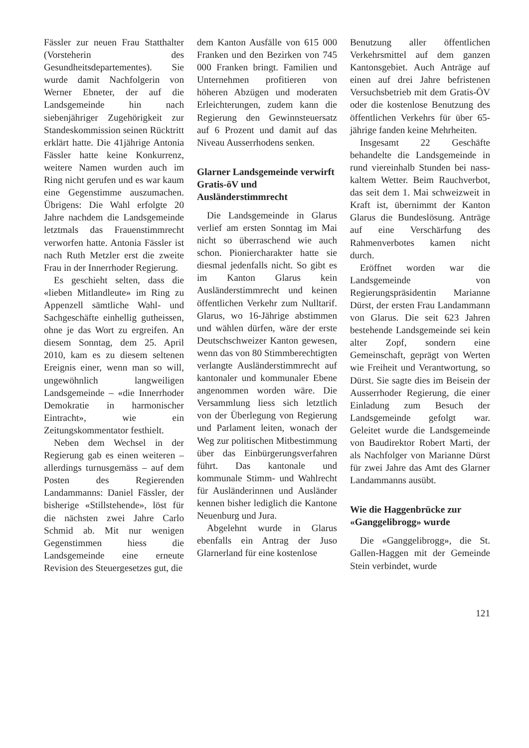Fässler zur neuen Frau Statthalter (Vorsteherin des Gesundheitsdepartementes). Sie wurde damit Nachfolgerin von Werner Ebneter, der auf die Landsgemeinde hin nach siebenjähriger Zugehörigkeit zur Standeskommission seinen Rücktritt erklärt hatte. Die 41jährige Antonia Fässler hatte keine Konkurrenz, weitere Namen wurden auch im Ring nicht gerufen und es war kaum eine Gegenstimme auszumachen. Übrigens: Die Wahl erfolgte 20 Jahre nachdem die Landsgemeinde letztmals das Frauenstimmrecht verworfen hatte. Antonia Fässler ist nach Ruth Metzler erst die zweite Frau in der Innerrhoder Regierung.
Es geschieht selten, dass die «lieben Mitlandleute» im Ring zu Appenzell sämtliche Wahl- und Sachgeschäfte einhellig gutheissen, ohne je das Wort zu ergreifen. An diesem Sonntag, dem 25. April 2010, kam es zu diesem seltenen Ereignis einer, wenn man so will, ungewöhnlich langweiligen Landsgemeinde – «die Innerrhoder Demokratie in harmonischer Eintracht», wie ein Zeitungskommentator festhielt.
Neben dem Wechsel in der Regierung gab es einen weiteren – allerdings turnusgemäss – auf dem Posten des Regierenden Landammanns: Daniel Fässler, der bisherige «Stillstehende», löst für die nächsten zwei Jahre Carlo Schmid ab. Mit nur wenigen Gegenstimmen hiess die Landsgemeinde eine erneute Revision des Steuergesetzes gut, die
dem Kanton Ausfälle von 615 000 Franken und den Bezirken von 745 000 Franken bringt. Familien und Unternehmen profitieren von höheren Abzügen und moderaten Erleichterungen, zudem kann die Regierung den Gewinnsteuersatz auf 6 Prozent und damit auf das Niveau Ausserrhodens senken.
Glarner Landsgemeinde verwirft Gratis-öV und Ausländerstimmrecht
Die Landsgemeinde in Glarus verlief am ersten Sonntag im Mai nicht so überraschend wie auch schon. Pioniercharakter hatte sie diesmal jedenfalls nicht. So gibt es im Kanton Glarus kein Ausländerstimmrecht und keinen öffentlichen Verkehr zum Nulltarif. Glarus, wo 16-Jährige abstimmen und wählen dürfen, wäre der erste Deutschschweizer Kanton gewesen, wenn das von 80 Stimmberechtigten verlangte Ausländerstimmrecht auf kantonaler und kommunaler Ebene angenommen worden wäre. Die Versammlung liess sich letztlich von der Überlegung von Regierung und Parlament leiten, wonach der Weg zur politischen Mitbestimmung über das Einbürgerungsverfahren führt. Das kantonale und kommunale Stimm- und Wahlrecht für Ausländerinnen und Ausländer kennen bisher lediglich die Kantone Neuenburg und Jura.
Abgelehnt wurde in Glarus ebenfalls ein Antrag der Juso Glarnerland für eine kostenlose
Benutzung aller öffentlichen Verkehrsmittel auf dem ganzen Kantonsgebiet. Auch Anträge auf einen auf drei Jahre befristenen Versuchsbetrieb mit dem Gratis-ÖV oder die kostenlose Benutzung des öffentlichen Verkehrs für über 65-jährige fanden keine Mehrheiten.
Insgesamt 22 Geschäfte behandelte die Landsgemeinde in rund viereinhalb Stunden bei nass-kaltem Wetter. Beim Rauchverbot, das seit dem 1. Mai schweizweit in Kraft ist, übernimmt der Kanton Glarus die Bundeslösung. Anträge auf eine Verschärfung des Rahmenverbotes kamen nicht durch.
Eröffnet worden war die Landsgemeinde von Regierungspräsidentin Marianne Dürst, der ersten Frau Landammann von Glarus. Die seit 623 Jahren bestehende Landsgemeinde sei kein alter Zopf, sondern eine Gemeinschaft, geprägt von Werten wie Freiheit und Verantwortung, so Dürst. Sie sagte dies im Beisein der Ausserrhoder Regierung, die einer Einladung zum Besuch der Landsgemeinde gefolgt war. Geleitet wurde die Landsgemeinde von Baudirektor Robert Marti, der als Nachfolger von Marianne Dürst für zwei Jahre das Amt des Glarner Landammanns ausübt.
Wie die Haggenbrücke zur «Ganggelibrogg» wurde
Die «Ganggelibrogg», die St. Gallen-Haggen mit der Gemeinde Stein verbindet, wurde
121